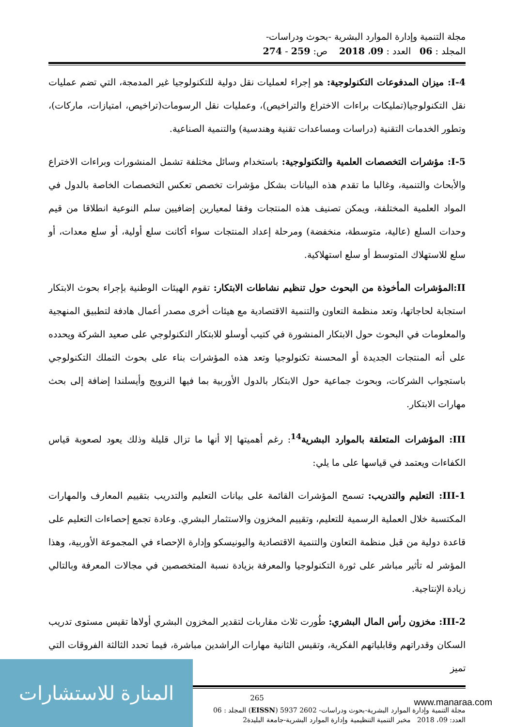مجلة التنمية وإدارة الموارد البشرية -بحوث ودراسات-
المجلد : 06 العدد : 09، 2018 ص: 259 - 274
I-4: ميزان المدفوعات التكنولوجية: هو إجراء لعمليات نقل دولية للتكنولوجيا غير المدمجة، التي تضم عمليات نقل التكنولوجيا(تمليكات براءات الاختراع والتراخيص)، وعمليات نقل الرسومات(تراخيص، امتيازات، ماركات)، وتطور الخدمات التقنية (دراسات ومساعدات تقنية وهندسية) والتنمية الصناعية.
I-5: مؤشرات التخصصات العلمية والتكنولوجية: باستخدام وسائل مختلفة تشمل المنشورات وبراءات الاختراع والأبحاث والتنمية، وغالبا ما تقدم هذه البيانات بشكل مؤشرات تخصص تعكس التخصصات الخاصة بالدول في المواد العلمية المختلفة، ويمكن تصنيف هذه المنتجات وفقا لمعيارين إضافيين سلم النوعية انطلاقا من قيم وحدات السلع (عالية، متوسطة، منخفضة) ومرحلة إعداد المنتجات سواء أكانت سلع أولية، أو سلع معدات، أو سلع للاستهلاك المتوسط أو سلع استهلاكية.
II:المؤشرات المأخوذة من البحوث حول تنظيم نشاطات الابتكار: تقوم الهيئات الوطنية بإجراء بحوث الابتكار استجابة لحاجاتها، وتعد منظمة التعاون والتنمية الاقتصادية مع هيئات أخرى مصدر أعمال هادفة لتطبيق المنهجية والمعلومات في البحوث حول الابتكار المنشورة في كتيب أوسلو للابتكار التكنولوجي على صعيد الشركة ويحدده على أنه المنتجات الجديدة أو المحسنة تكنولوجيا وتعد هذه المؤشرات بناء على بحوث التملك التكنولوجي باستجواب الشركات، وبحوث جماعية حول الابتكار بالدول الأوربية بما فيها النرويج وأيسلندا إضافة إلى بحث مهارات الابتكار.
III: المؤشرات المتعلقة بالموارد البشرية<sup>14</sup>: رغم أهميتها إلا أنها ما تزال قليلة وذلك يعود لصعوبة قياس الكفاءات ويعتمد في قياسها على ما يلي:
III-1: التعليم والتدريب: تسمح المؤشرات القائمة على بيانات التعليم والتدريب بتقييم المعارف والمهارات المكتسبة خلال العملية الرسمية للتعليم، وتقييم المخزون والاستثمار البشري. وعادة تجمع إحصاءات التعليم على قاعدة دولية من قبل منظمة التعاون والتنمية الاقتصادية واليونيسكو وإدارة الإحصاء في المجموعة الأوربية، وهذا المؤشر له تأثير مباشر على ثورة التكنولوجيا والمعرفة بزيادة نسبة المتخصصين في مجالات المعرفة وبالتالي زيادة الإنتاجية.
III-2: مخزون رأس المال البشري: طُورت ثلاث مقاربات لتقدير المخزون البشري أولاها تقيس مستوى تدريب السكان وقدراتهم وقابلياتهم الفكرية، وتقيس الثانية مهارات الراشدين مباشرة، فيما تحدد الثالثة الفروقات التي تميز
265
مجلة التنمية وإدارة الموارد البشرية-بحوث ودراسات- 2602 5937 (EISSN) المجلد : 06
العدد: 09، 2018 مخبر التنمية التنظيمية وإدارة الموارد البشرية-جامعة البليدة2
المنارة للاستشارات
www.manaraa.com